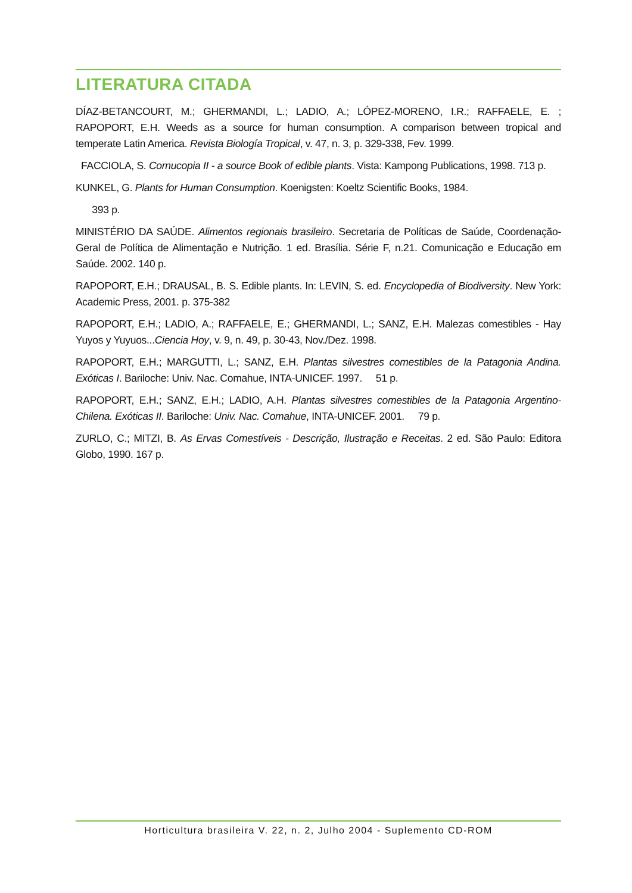LITERATURA CITADA
DÍAZ-BETANCOURT, M.; GHERMANDI, L.; LADIO, A.; LÓPEZ-MORENO, I.R.; RAFFAELE, E. ; RAPOPORT, E.H. Weeds as a source for human consumption. A comparison between tropical and temperate Latin America. Revista Biología Tropical, v. 47, n. 3, p. 329-338, Fev. 1999.
FACCIOLA, S. Cornucopia II - a source Book of edible plants. Vista: Kampong Publications, 1998. 713 p.
KUNKEL, G. Plants for Human Consumption. Koenigsten: Koeltz Scientific Books, 1984.
393 p.
MINISTÉRIO DA SAÚDE. Alimentos regionais brasileiro. Secretaria de Políticas de Saúde, Coordenação-Geral de Política de Alimentação e Nutrição. 1 ed. Brasília. Série F, n.21. Comunicação e Educação em Saúde. 2002. 140 p.
RAPOPORT, E.H.; DRAUSAL, B. S. Edible plants. In: LEVIN, S. ed. Encyclopedia of Biodiversity. New York: Academic Press, 2001. p. 375-382
RAPOPORT, E.H.; LADIO, A.; RAFFAELE, E.; GHERMANDI, L.; SANZ, E.H. Malezas comestibles - Hay Yuyos y Yuyuos...Ciencia Hoy, v. 9, n. 49, p. 30-43, Nov./Dez. 1998.
RAPOPORT, E.H.; MARGUTTI, L.; SANZ, E.H. Plantas silvestres comestibles de la Patagonia Andina. Exóticas I. Bariloche: Univ. Nac. Comahue, INTA-UNICEF. 1997. 51 p.
RAPOPORT, E.H.; SANZ, E.H.; LADIO, A.H. Plantas silvestres comestibles de la Patagonia Argentino-Chilena. Exóticas II. Bariloche: Univ. Nac. Comahue, INTA-UNICEF. 2001. 79 p.
ZURLO, C.; MITZI, B. As Ervas Comestíveis - Descrição, Ilustração e Receitas. 2 ed. São Paulo: Editora Globo, 1990. 167 p.
Horticultura brasileira V. 22, n. 2, Julho 2004 - Suplemento CD-ROM